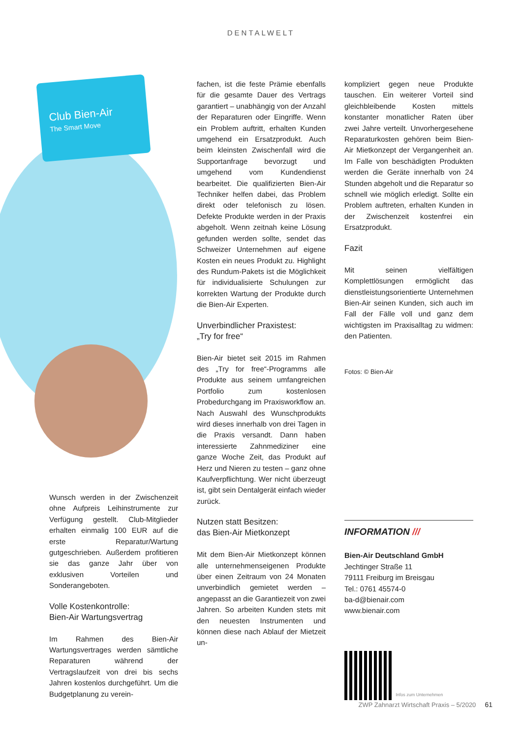DENTALWELT
Club Bien-Air
The Smart Move
Wunsch werden in der Zwischenzeit ohne Aufpreis Leihinstrumente zur Verfügung gestellt. Club-Mitglieder erhalten einmalig 100 EUR auf die erste Reparatur/Wartung gutgeschrieben. Außerdem profitieren sie das ganze Jahr über von exklusiven Vorteilen und Sonderangeboten.
Volle Kostenkontrolle:
Bien-Air Wartungsvertrag
Im Rahmen des Bien-Air Wartungsvertrages werden sämtliche Reparaturen während der Vertragslaufzeit von drei bis sechs Jahren kostenlos durchgeführt. Um die Budgetplanung zu verein-
fachen, ist die feste Prämie ebenfalls für die gesamte Dauer des Vertrags garantiert – unabhängig von der Anzahl der Reparaturen oder Eingriffe. Wenn ein Problem auftritt, erhalten Kunden umgehend ein Ersatzprodukt. Auch beim kleinsten Zwischenfall wird die Supportanfrage bevorzugt und umgehend vom Kundendienst bearbeitet. Die qualifizierten Bien-Air Techniker helfen dabei, das Problem direkt oder telefonisch zu lösen. Defekte Produkte werden in der Praxis abgeholt. Wenn zeitnah keine Lösung gefunden werden sollte, sendet das Schweizer Unternehmen auf eigene Kosten ein neues Produkt zu. Highlight des Rundum-Pakets ist die Möglichkeit für individualisierte Schulungen zur korrekten Wartung der Produkte durch die Bien-Air Experten.
Unverbindlicher Praxistest:
„Try for free“
Bien-Air bietet seit 2015 im Rahmen des „Try for free“-Programms alle Produkte aus seinem umfangreichen Portfolio zum kostenlosen Probedurchgang im Praxisworkflow an. Nach Auswahl des Wunschprodukts wird dieses innerhalb von drei Tagen in die Praxis versandt. Dann haben interessierte Zahnmediziner eine ganze Woche Zeit, das Produkt auf Herz und Nieren zu testen – ganz ohne Kaufverpflichtung. Wer nicht überzeugt ist, gibt sein Dentalgerät einfach wieder zurück.
Nutzen statt Besitzen:
das Bien-Air Mietkonzept
Mit dem Bien-Air Mietkonzept können alle unternehmenseigenen Produkte über einen Zeitraum von 24 Monaten unverbindlich gemietet werden – angepasst an die Garantiezeit von zwei Jahren. So arbeiten Kunden stets mit den neuesten Instrumenten und können diese nach Ablauf der Mietzeit un-
kompliziert gegen neue Produkte tauschen. Ein weiterer Vorteil sind gleichbleibende Kosten mittels konstanter monatlicher Raten über zwei Jahre verteilt. Unvorhergesehene Reparaturkosten gehören beim Bien-Air Mietkonzept der Vergangenheit an. Im Falle von beschädigten Produkten werden die Geräte innerhalb von 24 Stunden abgeholt und die Reparatur so schnell wie möglich erledigt. Sollte ein Problem auftreten, erhalten Kunden in der Zwischenzeit kostenfrei ein Ersatzprodukt.
Fazit
Mit seinen vielfältigen Komplettlösungen ermöglicht das dienstleistungsorientierte Unternehmen Bien-Air seinen Kunden, sich auch im Fall der Fälle voll und ganz dem wichtigsten im Praxisalltag zu widmen: den Patienten.
Fotos: © Bien-Air
INFORMATION ///
Bien-Air Deutschland GmbH
Jechtinger Straße 11
79111 Freiburg im Breisgau
Tel.: 0761 45574-0
ba-d@bienair.com
www.bienair.com
Infos zum Unternehmen
ZWP Zahnarzt Wirtschaft Praxis – 5/2020 61